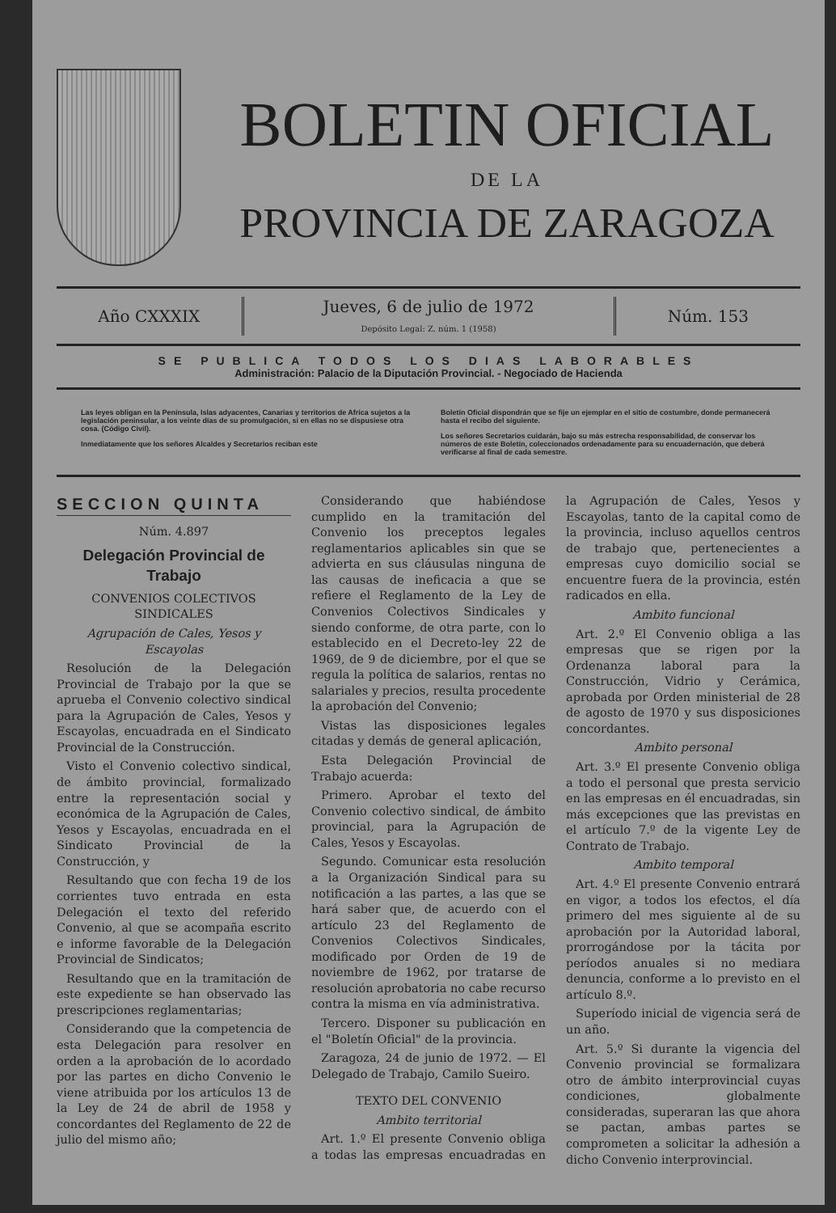BOLETIN OFICIAL
DE LA
PROVINCIA DE ZARAGOZA
Año CXXXIX
Jueves, 6 de julio de 1972
Depósito Legal: Z. núm. 1 (1958)
Núm. 153
SE PUBLICA TODOS LOS DIAS LABORABLES
Administración: Palacio de la Diputación Provincial. - Negociado de Hacienda
Las leyes obligan en la Península, Islas adyacentes, Canarias y territorios de Africa sujetos a la legislación peninsular, a los veinte días de su promulgación, si en ellas no se dispusiese otra cosa. (Código Civil).
Inmediatamente que los señores Alcaldes y Secretarios reciban este
Boletín Oficial dispondrán que se fije un ejemplar en el sitio de costumbre, donde permanecerá hasta el recibo del siguiente.
Los señores Secretarios cuidarán, bajo su más estrecha responsabilidad, de conservar los números de este Boletín, coleccionados ordenadamente para su encuadernación, que deberá verificarse al final de cada semestre.
SECCION QUINTA
Núm. 4.897
Delegación Provincial de Trabajo
CONVENIOS COLECTIVOS SINDICALES
Agrupación de Cales, Yesos y Escayolas
Resolución de la Delegación Provincial de Trabajo por la que se aprueba el Convenio colectivo sindical para la Agrupación de Cales, Yesos y Escayolas, encuadrada en el Sindicato Provincial de la Construcción.
Visto el Convenio colectivo sindical, de ámbito provincial, formalizado entre la representación social y económica de la Agrupación de Cales, Yesos y Escayolas, encuadrada en el Sindicato Provincial de la Construcción, y
Resultando que con fecha 19 de los corrientes tuvo entrada en esta Delegación el texto del referido Convenio, al que se acompaña escrito e informe favorable de la Delegación Provincial de Sindicatos;
Resultando que en la tramitación de este expediente se han observado las prescripciones reglamentarias;
Considerando que la competencia de esta Delegación para resolver en orden a la aprobación de lo acordado por las partes en dicho Convenio le viene atribuida por los artículos 13 de la Ley de 24 de abril de 1958 y concordantes del Reglamento de 22 de julio del mismo año;
Considerando que habiéndose cumplido en la tramitación del Convenio los preceptos legales reglamentarios aplicables sin que se advierta en sus cláusulas ninguna de las causas de ineficacia a que se refiere el Reglamento de la Ley de Convenios Colectivos Sindicales y siendo conforme, de otra parte, con lo establecido en el Decreto-ley 22 de 1969, de 9 de diciembre, por el que se regula la política de salarios, rentas no salariales y precios, resulta procedente la aprobación del Convenio;
Vistas las disposiciones legales citadas y demás de general aplicación,
Esta Delegación Provincial de Trabajo acuerda:
Primero. Aprobar el texto del Convenio colectivo sindical, de ámbito provincial, para la Agrupación de Cales, Yesos y Escayolas.
Segundo. Comunicar esta resolución a la Organización Sindical para su notificación a las partes, a las que se hará saber que, de acuerdo con el artículo 23 del Reglamento de Convenios Colectivos Sindicales, modificado por Orden de 19 de noviembre de 1962, por tratarse de resolución aprobatoria no cabe recurso contra la misma en vía administrativa.
Tercero. Disponer su publicación en el "Boletín Oficial" de la provincia.
Zaragoza, 24 de junio de 1972. — El Delegado de Trabajo, Camilo Sueiro.
TEXTO DEL CONVENIO
Ambito territorial
Art. 1.º El presente Convenio obliga a todas las empresas encuadradas en la Agrupación de Cales, Yesos y Escayolas, tanto de la capital como de la provincia, incluso aquellos centros de trabajo que, pertenecientes a empresas cuyo domicilio social se encuentre fuera de la provincia, estén radicados en ella.
Ambito funcional
Art. 2.º El Convenio obliga a las empresas que se rigen por la Ordenanza laboral para la Construcción, Vidrio y Cerámica, aprobada por Orden ministerial de 28 de agosto de 1970 y sus disposiciones concordantes.
Ambito personal
Art. 3.º El presente Convenio obliga a todo el personal que presta servicio en las empresas en él encuadradas, sin más excepciones que las previstas en el artículo 7.º de la vigente Ley de Contrato de Trabajo.
Ambito temporal
Art. 4.º El presente Convenio entrará en vigor, a todos los efectos, el día primero del mes siguiente al de su aprobación por la Autoridad laboral, prorrogándose por la tácita por períodos anuales si no mediara denuncia, conforme a lo previsto en el artículo 8.º.
Superíodo inicial de vigencia será de un año.
Art. 5.º Si durante la vigencia del Convenio provincial se formalizara otro de ámbito interprovincial cuyas condiciones, globalmente consideradas, superaran las que ahora se pactan, ambas partes se comprometen a solicitar la adhesión a dicho Convenio interprovincial.